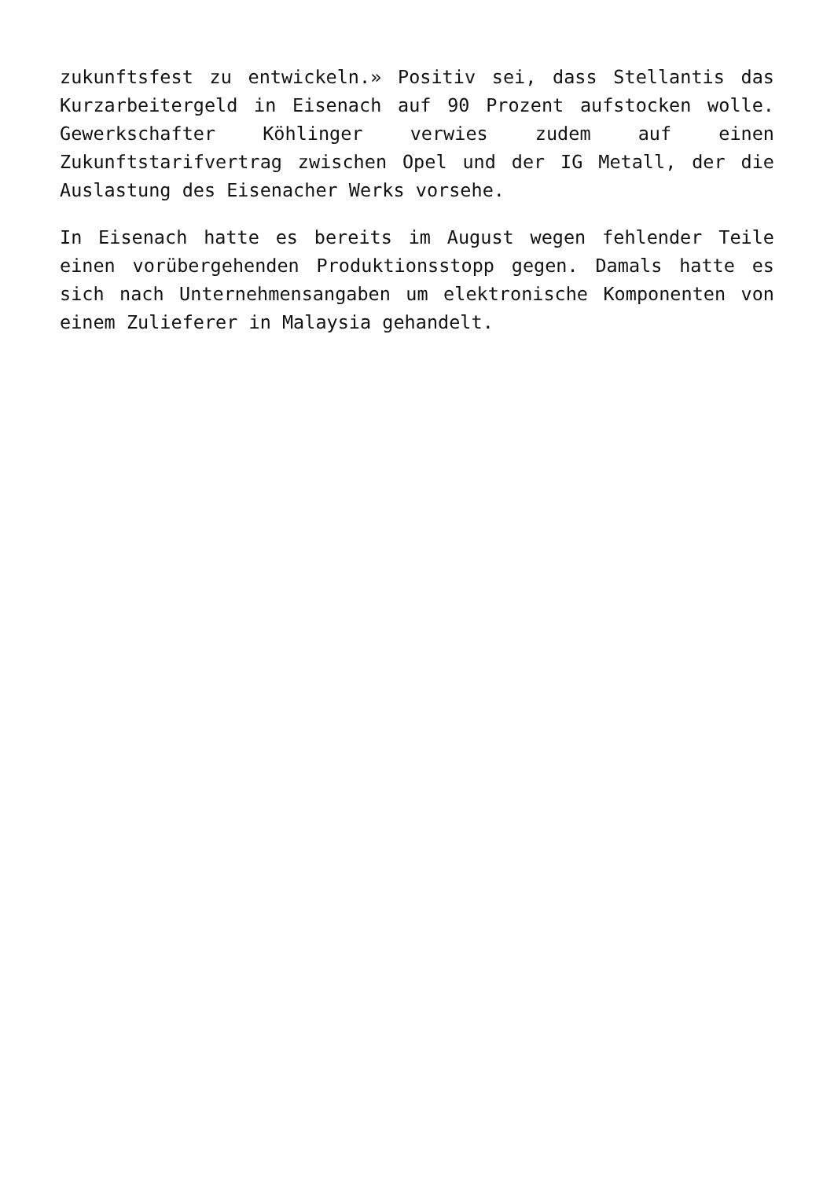zukunftsfest zu entwickeln.» Positiv sei, dass Stellantis das Kurzarbeitergeld in Eisenach auf 90 Prozent aufstocken wolle. Gewerkschafter Köhlinger verwies zudem auf einen Zukunftstarifvertrag zwischen Opel und der IG Metall, der die Auslastung des Eisenacher Werks vorsehe.
In Eisenach hatte es bereits im August wegen fehlender Teile einen vorübergehenden Produktionsstopp gegen. Damals hatte es sich nach Unternehmensangaben um elektronische Komponenten von einem Zulieferer in Malaysia gehandelt.